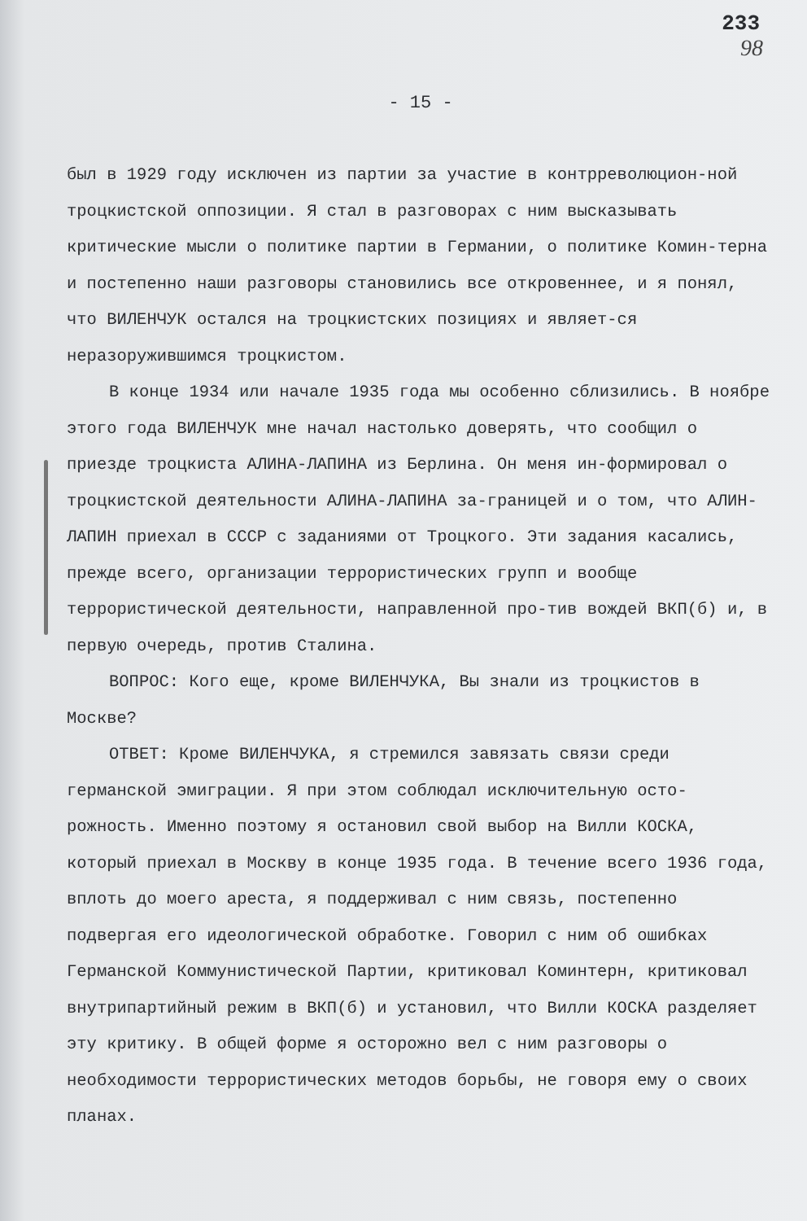233
98
- 15 -
был в 1929 году исключен из партии за участие в контрреволюцион-ной троцкистской оппозиции. Я стал в разговорах с ним высказывать критические мысли о политике партии в Германии, о политике Комин-терна и постепенно наши разговоры становились все откровеннее, и я понял, что ВИЛЕНЧУК остался на троцкистских позициях и являет-ся неразоружившимся троцкистом.
В конце 1934 или начале 1935 года мы особенно сблизились. В ноябре этого года ВИЛЕНЧУК мне начал настолько доверять, что сообщил о приезде троцкиста АЛИНА-ЛАПИНА из Берлина. Он меня ин-формировал о троцкистской деятельности АЛИНА-ЛАПИНА за-границей и о том, что АЛИН-ЛАПИН приехал в СССР с заданиями от Троцкого. Эти задания касались, прежде всего, организации террористических групп и вообще террористической деятельности, направленной про-тив вождей ВКП(б) и, в первую очередь, против Сталина.
ВОПРОС: Кого еще, кроме ВИЛЕНЧУКА, Вы знали из троцкистов в Москве?
ОТВЕТ: Кроме ВИЛЕНЧУКА, я стремился завязать связи среди германской эмиграции. Я при этом соблюдал исключительную осто-рожность. Именно поэтому я остановил свой выбор на Вилли КОСКА, который приехал в Москву в конце 1935 года. В течение всего 1936 года, вплоть до моего ареста, я поддерживал с ним связь, постепенно подвергая его идеологической обработке. Говорил с ним об ошибках Германской Коммунистической Партии, критиковал Коминтерн, критиковал внутрипартийный режим в ВКП(б) и установил, что Вилли КОСКА разделяет эту критику. В общей форме я осторожно вел с ним разговоры о необходимости террористических методов борьбы, не говоря ему о своих планах.